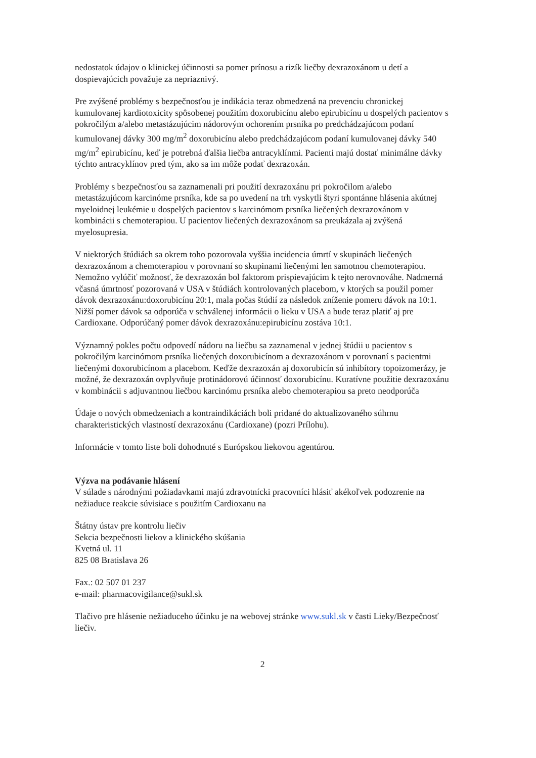nedostatok údajov o klinickej účinnosti sa pomer prínosu a rizík liečby dexrazoxánom u detí a dospievajúcich považuje za nepriaznivý.
Pre zvýšené problémy s bezpečnosťou je indikácia teraz obmedzená na prevenciu chronickej kumulovanej kardiotoxicity spôsobenej použitím doxorubicínu alebo epirubicínu u dospelých pacientov s pokročilým a/alebo metastázujúcim nádorovým ochorením prsníka po predchádzajúcom podaní kumulovanej dávky 300 mg/m<sup>2</sup> doxorubicínu alebo predchádzajúcom podaní kumulovanej dávky 540 mg/m<sup>2</sup> epirubicínu, keď je potrebná ďalšia liečba antracyklínmi. Pacienti majú dostať minimálne dávky týchto antracyklínov pred tým, ako sa im môže podať dexrazoxán.
Problémy s bezpečnosťou sa zaznamenali pri použití dexrazoxánu pri pokročilom a/alebo metastázujúcom karcinóme prsníka, kde sa po uvedení na trh vyskytli štyri spontánne hlásenia akútnej myeloidnej leukémie u dospelých pacientov s karcinómom prsníka liečených dexrazoxánom v kombinácii s chemoterapiou. U pacientov liečených dexrazoxánom sa preukázala aj zvýšená myelosupresia.
V niektorých štúdiách sa okrem toho pozorovala vyššia incidencia úmrtí v skupinách liečených dexrazoxánom a chemoterapiou v porovnaní so skupinami liečenými len samotnou chemoterapiou. Nemožno vylúčiť možnosť, že dexrazoxán bol faktorom prispievajúcim k tejto nerovnováhe. Nadmerná včasná úmrtnosť pozorovaná v USA v štúdiách kontrolovaných placebom, v ktorých sa použil pomer dávok dexrazoxánu:doxorubicínu 20:1, mala počas štúdií za následok zníženie pomeru dávok na 10:1. Nižší pomer dávok sa odporúča v schválenej informácii o lieku v USA a bude teraz platiť aj pre Cardioxane. Odporúčaný pomer dávok dexrazoxánu:epirubicínu zostáva 10:1.
Významný pokles počtu odpovedí nádoru na liečbu sa zaznamenal v jednej štúdii u pacientov s pokročilým karcinómom prsníka liečených doxorubicínom a dexrazoxánom v porovnaní s pacientmi liečenými doxorubicínom a placebom. Keďže dexrazoxán aj doxorubicín sú inhibítory topoizomerázy, je možné, že dexrazoxán ovplyvňuje protinádorovú účinnosť doxorubicínu. Kuratívne použitie dexrazoxánu v kombinácii s adjuvantnou liečbou karcinómu prsníka alebo chemoterapiou sa preto neodporúča
Údaje o nových obmedzeniach a kontraindikáciách boli pridané do aktualizovaného súhrnu charakteristických vlastností dexrazoxánu (Cardioxane) (pozri Prílohu).
Informácie v tomto liste boli dohodnuté s Európskou liekovou agentúrou.
Výzva na podávanie hlásení
V súlade s národnými požiadavkami majú zdravotnícki pracovníci hlásiť akékoľvek podozrenie na nežiaduce reakcie súvisiace s použitím Cardioxanu na
Štátny ústav pre kontrolu liečiv
Sekcia bezpečnosti liekov a klinického skúšania
Kvetná ul. 11
825 08 Bratislava 26
Fax.: 02 507 01 237
e-mail: pharmacovigilance@sukl.sk
Tlačivo pre hlásenie nežiaduceho účinku je na webovej stránke www.sukl.sk v časti Lieky/Bezpečnosť liečiv.
2